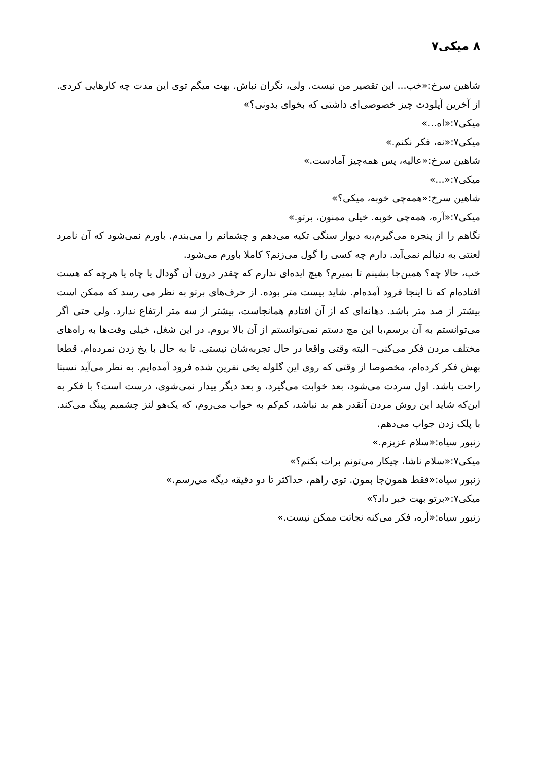۸ میکی۷
شاهین سرخ:«خب... این تقصیر من نیست. ولی، نگران نباش. بهت میگم توی این مدت چه کارهایی کردی. از آخرین آپلودت چیز خصوصی‌ای داشتی که بخوای بدونی؟»
میکی۷:«اه...»
میکی۷:«نه، فکر نکنم.»
شاهین سرخ:«عالیه، پس همه‌چیز آمادست.»
میکی۷:«...»
شاهین سرخ:«همه‌چی خوبه، میکی؟»
میکی۷:«آره، همه‌چی خوبه. خیلی ممنون، برتو.»
نگاهم را از پنجره می‌گیرم،به دیوار سنگی تکیه می‌دهم و چشمانم را می‌بندم. باورم نمی‌شود که آن نامرد لعنتی به دنبالم نمی‌آید. دارم چه کسی را گول می‌زنم؟ کاملا باورم می‌شود.
خب، حالا چه؟ همین‌جا بشینم تا بمیرم؟ هیچ ایده‌ای ندارم که چقدر درون آن گودال یا چاه یا هرچه که هست افتاده‌ام که تا اینجا فرود آمده‌ام. شاید بیست متر بوده. از حرف‌های برتو به نظر می رسد که ممکن است بیشتر از صد متر باشد. دهانه‌ای که از آن افتادم همانجاست، بیشتر از سه متر ارتفاع ندارد. ولی حتی اگر می‌توانستم به آن برسم،با این مچ دستم نمی‌توانستم از آن بالا بروم. در این شغل، خیلی وقت‌ها به راه‌های مختلف مردن فکر می‌کنی– البته وقتی واقعا در حال تجربه‌شان نیستی. تا به حال با یخ زدن نمرده‌ام. قطعا بهش فکر کرده‌ام، مخصوصا از وقتی که روی این گلوله یخی نفرین شده فرود آمده‌ایم. به نظر می‌آید نسبتا راحت باشد. اول سردت می‌شود، بعد خوابت می‌گیرد، و بعد دیگر بیدار نمی‌شوی، درست است؟ با فکر به این‌که شاید این روش مردن آنقدر هم بد نباشد، کم‌کم به خواب می‌روم، که یک‌هو لنز چشمیم پینگ می‌کند. با پلک زدن جواب می‌دهم.
زنبور سیاه:«سلام عزیزم.»
میکی۷:«سلام ناشا، چیکار می‌تونم برات بکنم؟»
زنبور سیاه:«فقط همون‌جا بمون. توی راهم، حداکثر تا دو دقیقه دیگه می‌رسم.»
میکی۷:«برتو بهت خبر داد؟»
زنبور سیاه:«آره، فکر می‌کنه نجاتت ممکن نیست.»